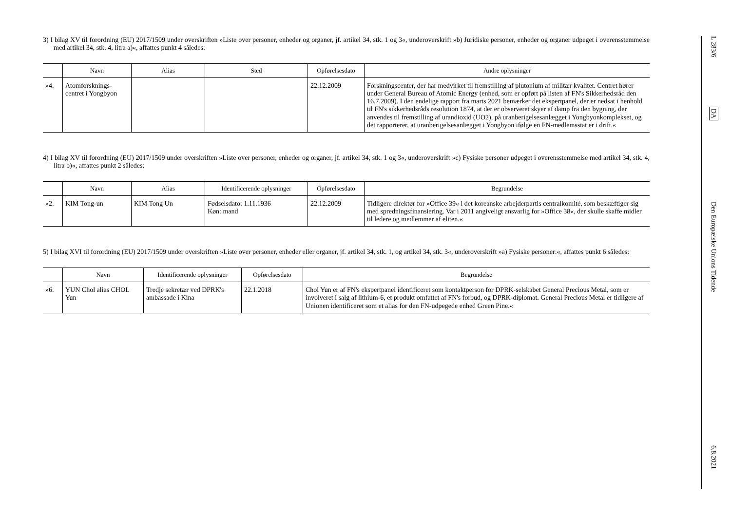3) I bilag XV til forordning (EU) 2017/1509 under overskriften »Liste over personer, enheder og organer, jf. artikel 34, stk. 1 og 3«, underoverskrift »b) Juridiske personer, enheder og organer udpeget i overensstemmelse med artikel 34, stk. 4, litra a)«, affattes punkt 4 således:
| | Navn | Alias | Sted | Opførelsesdato | Andre oplysninger |
| --- | --- | --- | --- | --- | --- |
| »4. | Atomforsknings-centret i Yongbyon | | | 22.12.2009 | Forskningscenter, der har medvirket til fremstilling af plutonium af militær kvalitet. Centret hører under General Bureau of Atomic Energy (enhed, som er opført på listen af FN's Sikkerhedsråd den 16.7.2009). I den endelige rapport fra marts 2021 bemærker det ekspertpanel, der er nedsat i henhold til FN's sikkerhedsråds resolution 1874, at der er observeret skyer af damp fra den bygning, der anvendes til fremstilling af urandioxid (UO2), på uranberigelsesanlægget i Yongbyonkomplekset, og det rapporterer, at uranberigelsesanlægget i Yongbyon ifølge en FN-medlemsstat er i drift.« |
4) I bilag XV til forordning (EU) 2017/1509 under overskriften »Liste over personer, enheder og organer, jf. artikel 34, stk. 1 og 3«, underoverskrift »c) Fysiske personer udpeget i overensstemmelse med artikel 34, stk. 4, litra b)«, affattes punkt 2 således:
| | Navn | Alias | Identificerende oplysninger | Opførelsesdato | Begrundelse |
| --- | --- | --- | --- | --- | --- |
| »2. | KIM Tong-un | KIM Tong Un | Fødselsdato: 1.11.1936 Køn: mand | 22.12.2009 | Tidligere direktør for »Office 39« i det koreanske arbejderpartis centralkomité, som beskæftiger sig med spredningsfinansiering. Var i 2011 angiveligt ansvarlig for »Office 38«, der skulle skaffe midler til ledere og medlemmer af eliten.« |
5) I bilag XVI til forordning (EU) 2017/1509 under overskriften »Liste over personer, enheder eller organer, jf. artikel 34, stk. 1, og artikel 34, stk. 3«, underoverskrift »a) Fysiske personer:«, affattes punkt 6 således:
| | Navn | Identificerende oplysninger | Opførelsesdato | Begrundelse |
| --- | --- | --- | --- | --- |
| »6. | YUN Chol alias CHOL Yun | Tredje sekretær ved DPRK's ambassade i Kina | 22.1.2018 | Chol Yun er af FN's ekspertpanel identificeret som kontaktperson for DPRK-selskabet General Precious Metal, som er involveret i salg af lithium-6, et produkt omfattet af FN's forbud, og DPRK-diplomat. General Precious Metal er tidligere af Unionen identificeret som et alias for den FN-udpegede enhed Green Pine.« |
L 283/6
DA
Den Europæiske Unions Tidende
6.8.2021